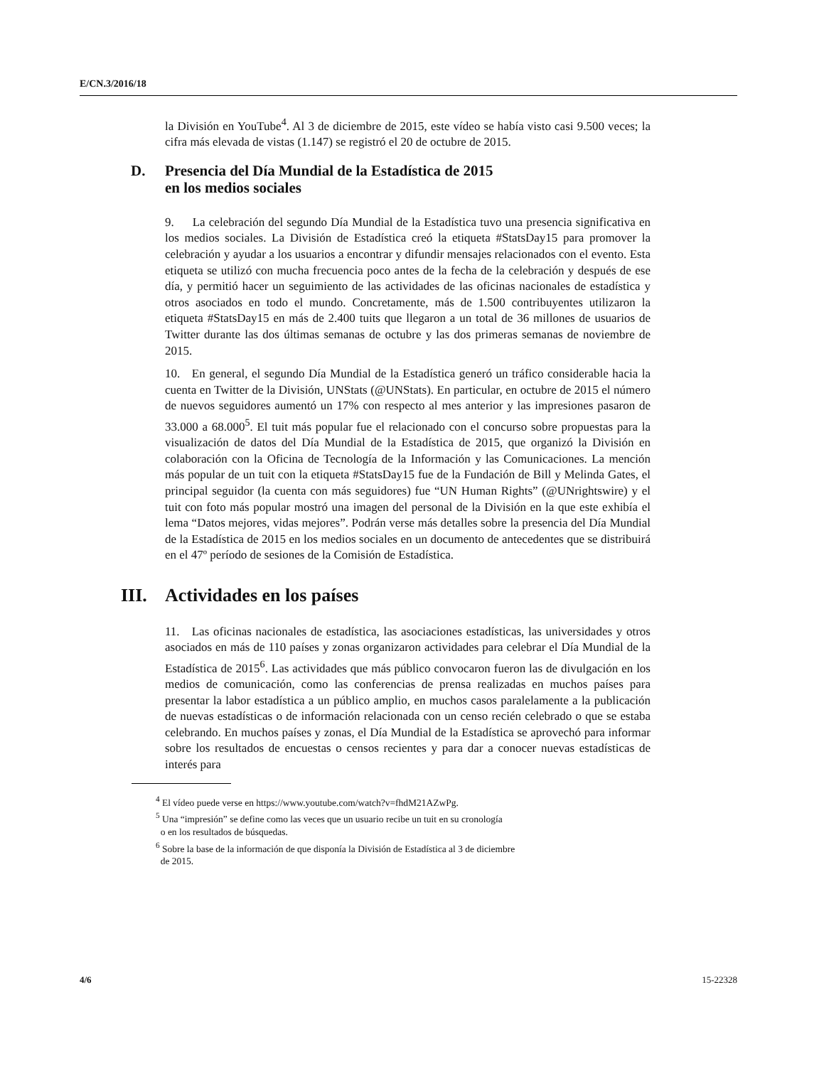E/CN.3/2016/18
la División en YouTube<sup>4</sup>. Al 3 de diciembre de 2015, este vídeo se había visto casi 9.500 veces; la cifra más elevada de vistas (1.147) se registró el 20 de octubre de 2015.
D. Presencia del Día Mundial de la Estadística de 2015
en los medios sociales
9. La celebración del segundo Día Mundial de la Estadística tuvo una presencia significativa en los medios sociales. La División de Estadística creó la etiqueta #StatsDay15 para promover la celebración y ayudar a los usuarios a encontrar y difundir mensajes relacionados con el evento. Esta etiqueta se utilizó con mucha frecuencia poco antes de la fecha de la celebración y después de ese día, y permitió hacer un seguimiento de las actividades de las oficinas nacionales de estadística y otros asociados en todo el mundo. Concretamente, más de 1.500 contribuyentes utilizaron la etiqueta #StatsDay15 en más de 2.400 tuits que llegaron a un total de 36 millones de usuarios de Twitter durante las dos últimas semanas de octubre y las dos primeras semanas de noviembre de 2015.
10. En general, el segundo Día Mundial de la Estadística generó un tráfico considerable hacia la cuenta en Twitter de la División, UNStats (@UNStats). En particular, en octubre de 2015 el número de nuevos seguidores aumentó un 17% con respecto al mes anterior y las impresiones pasaron de 33.000 a 68.000<sup>5</sup>. El tuit más popular fue el relacionado con el concurso sobre propuestas para la visualización de datos del Día Mundial de la Estadística de 2015, que organizó la División en colaboración con la Oficina de Tecnología de la Información y las Comunicaciones. La mención más popular de un tuit con la etiqueta #StatsDay15 fue de la Fundación de Bill y Melinda Gates, el principal seguidor (la cuenta con más seguidores) fue “UN Human Rights” (@UNrightswire) y el tuit con foto más popular mostró una imagen del personal de la División en la que este exhibía el lema “Datos mejores, vidas mejores”. Podrán verse más detalles sobre la presencia del Día Mundial de la Estadística de 2015 en los medios sociales en un documento de antecedentes que se distribuirá en el 47º período de sesiones de la Comisión de Estadística.
III. Actividades en los países
11. Las oficinas nacionales de estadística, las asociaciones estadísticas, las universidades y otros asociados en más de 110 países y zonas organizaron actividades para celebrar el Día Mundial de la Estadística de 2015<sup>6</sup>. Las actividades que más público convocaron fueron las de divulgación en los medios de comunicación, como las conferencias de prensa realizadas en muchos países para presentar la labor estadística a un público amplio, en muchos casos paralelamente a la publicación de nuevas estadísticas o de información relacionada con un censo recién celebrado o que se estaba celebrando. En muchos países y zonas, el Día Mundial de la Estadística se aprovechó para informar sobre los resultados de encuestas o censos recientes y para dar a conocer nuevas estadísticas de interés para
<sup>4</sup> El vídeo puede verse en https://www.youtube.com/watch?v=fhdM21AZwPg.
<sup>5</sup> Una “impresión” se define como las veces que un usuario recibe un tuit en su cronología
o en los resultados de búsquedas.
<sup>6</sup> Sobre la base de la información de que disponía la División de Estadística al 3 de diciembre
de 2015.
4/6 15-22328